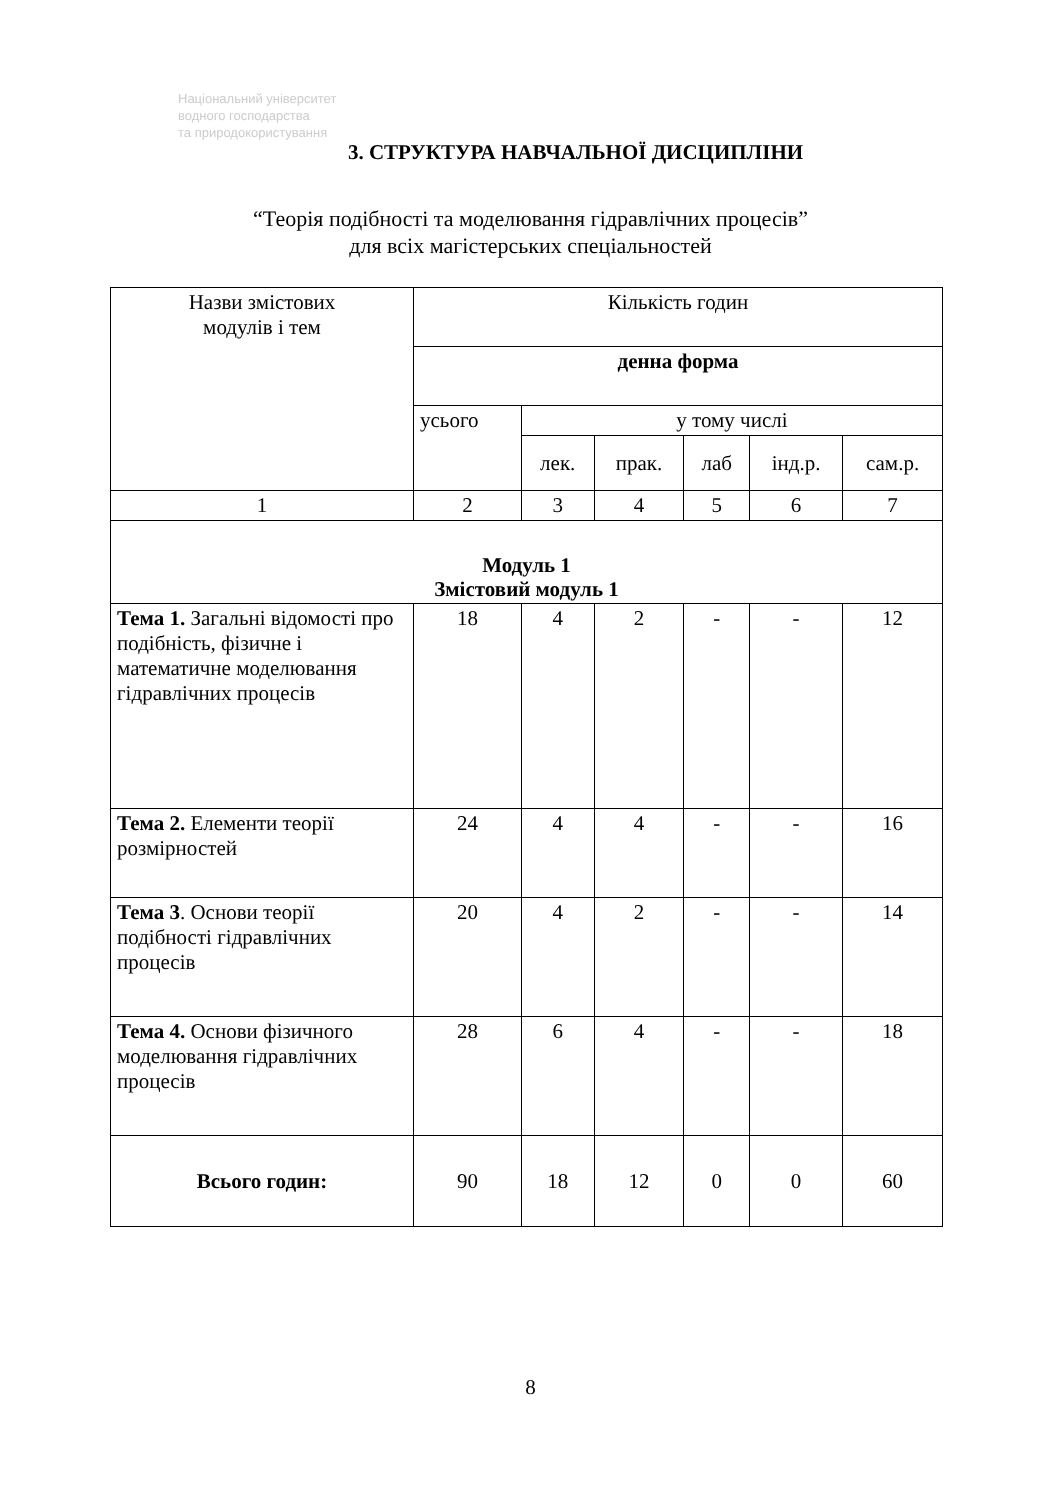Національний університет
водного господарства
та природокористування
3. СТРУКТУРА НАВЧАЛЬНОЇ ДИСЦИПЛІНИ
“Теорія подібності та моделювання гідравлічних процесів”
для всіх магістерських спеціальностей
| Назви змістових модулів і тем | Кількість годин | | | | | |
| --- | --- | --- | --- | --- | --- | --- |
| | денна форма | | | | | |
| | усього | у тому числі | | | | |
| | | лек. | прак. | лаб | інд.р. | сам.р. |
| 1 | 2 | 3 | 4 | 5 | 6 | 7 |
| Модуль 1 Змістовий модуль 1 | | | | | | |
| Тема 1. Загальні відомості про подібність, фізичне і математичне моделювання гідравлічних процесів | 18 | 4 | 2 | - | - | 12 |
| Тема 2. Елементи теорії розмірностей | 24 | 4 | 4 | - | - | 16 |
| Тема 3 . Основи теорії подібності гідравлічних процесів | 20 | 4 | 2 | - | - | 14 |
| Тема 4. Основи фізичного моделювання гідравлічних процесів | 28 | 6 | 4 | - | - | 18 |
| Всього годин: | 90 | 18 | 12 | 0 | 0 | 60 |
8